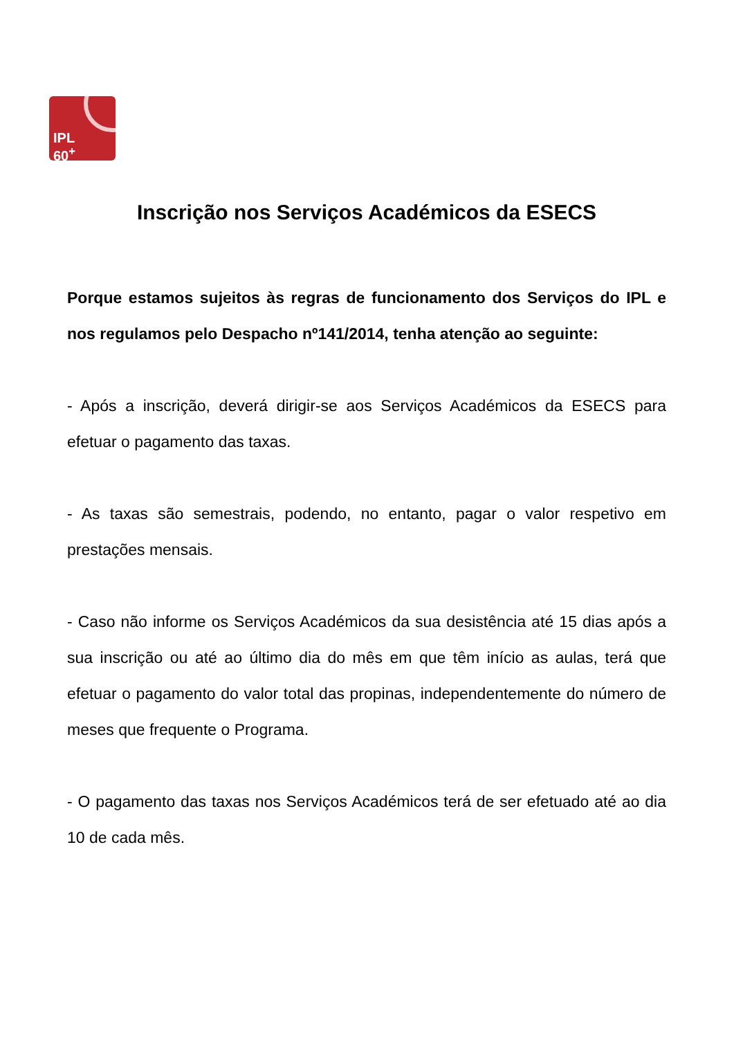IPL
60<sup>+</sup>
Inscrição nos Serviços Académicos da ESECS
Porque estamos sujeitos às regras de funcionamento dos Serviços do IPL e nos regulamos pelo Despacho nº141/2014, tenha atenção ao seguinte:
- Após a inscrição, deverá dirigir-se aos Serviços Académicos da ESECS para efetuar o pagamento das taxas.
- As taxas são semestrais, podendo, no entanto, pagar o valor respetivo em prestações mensais.
- Caso não informe os Serviços Académicos da sua desistência até 15 dias após a sua inscrição ou até ao último dia do mês em que têm início as aulas, terá que efetuar o pagamento do valor total das propinas, independentemente do número de meses que frequente o Programa.
- O pagamento das taxas nos Serviços Académicos terá de ser efetuado até ao dia 10 de cada mês.